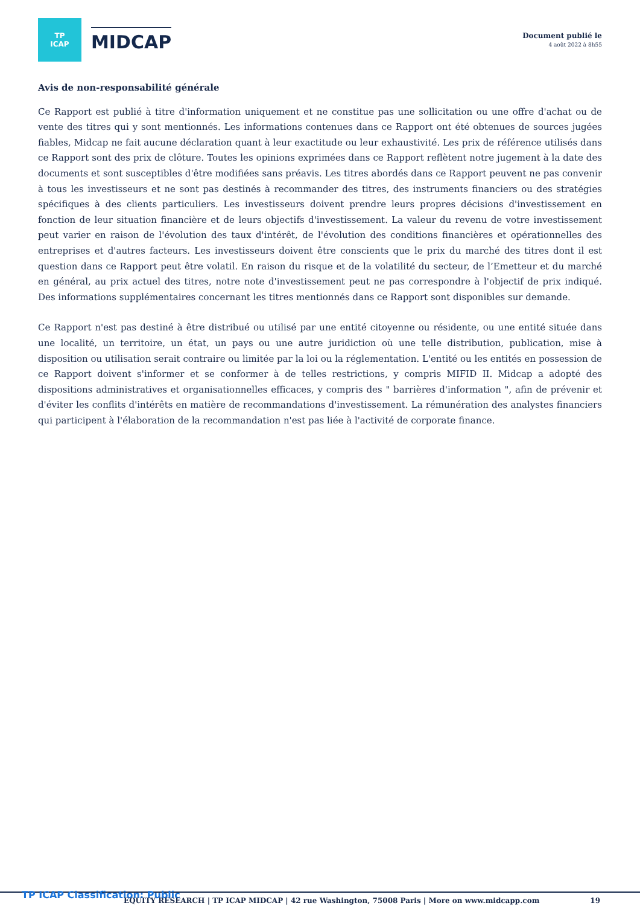TP
ICAP
MIDCAP
Document publié le
4 août 2022 à 8h55
Avis de non-responsabilité générale
Ce Rapport est publié à titre d'information uniquement et ne constitue pas une sollicitation ou une offre d'achat ou de vente des titres qui y sont mentionnés. Les informations contenues dans ce Rapport ont été obtenues de sources jugées fiables, Midcap ne fait aucune déclaration quant à leur exactitude ou leur exhaustivité. Les prix de référence utilisés dans ce Rapport sont des prix de clôture. Toutes les opinions exprimées dans ce Rapport reflètent notre jugement à la date des documents et sont susceptibles d'être modifiées sans préavis. Les titres abordés dans ce Rapport peuvent ne pas convenir à tous les investisseurs et ne sont pas destinés à recommander des titres, des instruments financiers ou des stratégies spécifiques à des clients particuliers. Les investisseurs doivent prendre leurs propres décisions d'investissement en fonction de leur situation financière et de leurs objectifs d'investissement. La valeur du revenu de votre investissement peut varier en raison de l'évolution des taux d'intérêt, de l'évolution des conditions financières et opérationnelles des entreprises et d'autres facteurs. Les investisseurs doivent être conscients que le prix du marché des titres dont il est question dans ce Rapport peut être volatil. En raison du risque et de la volatilité du secteur, de l’Emetteur et du marché en général, au prix actuel des titres, notre note d'investissement peut ne pas correspondre à l'objectif de prix indiqué. Des informations supplémentaires concernant les titres mentionnés dans ce Rapport sont disponibles sur demande.
Ce Rapport n'est pas destiné à être distribué ou utilisé par une entité citoyenne ou résidente, ou une entité située dans une localité, un territoire, un état, un pays ou une autre juridiction où une telle distribution, publication, mise à disposition ou utilisation serait contraire ou limitée par la loi ou la réglementation. L'entité ou les entités en possession de ce Rapport doivent s'informer et se conformer à de telles restrictions, y compris MIFID II. Midcap a adopté des dispositions administratives et organisationnelles efficaces, y compris des " barrières d'information ", afin de prévenir et d'éviter les conflits d'intérêts en matière de recommandations d'investissement. La rémunération des analystes financiers qui participent à l'élaboration de la recommandation n'est pas liée à l'activité de corporate finance.
TP ICAP Classification: Public
EQUITY RESEARCH | TP ICAP MIDCAP | 42 rue Washington, 75008 Paris | More on www.midcapp.com
19